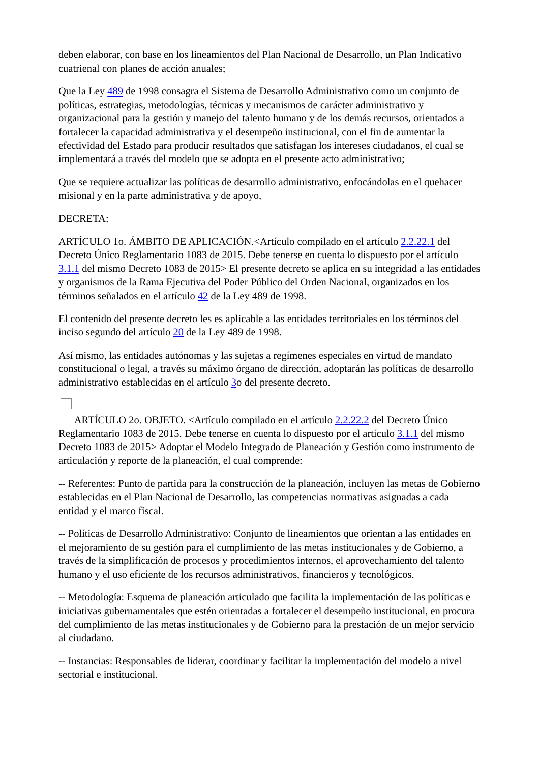deben elaborar, con base en los lineamientos del Plan Nacional de Desarrollo, un Plan Indicativo cuatrienal con planes de acción anuales;
Que la Ley 489 de 1998 consagra el Sistema de Desarrollo Administrativo como un conjunto de políticas, estrategias, metodologías, técnicas y mecanismos de carácter administrativo y organizacional para la gestión y manejo del talento humano y de los demás recursos, orientados a fortalecer la capacidad administrativa y el desempeño institucional, con el fin de aumentar la efectividad del Estado para producir resultados que satisfagan los intereses ciudadanos, el cual se implementará a través del modelo que se adopta en el presente acto administrativo;
Que se requiere actualizar las políticas de desarrollo administrativo, enfocándolas en el quehacer misional y en la parte administrativa y de apoyo,
DECRETA:
ARTÍCULO 1o. ÁMBITO DE APLICACIÓN.<Artículo compilado en el artículo 2.2.22.1 del Decreto Único Reglamentario 1083 de 2015. Debe tenerse en cuenta lo dispuesto por el artículo 3.1.1 del mismo Decreto 1083 de 2015> El presente decreto se aplica en su integridad a las entidades y organismos de la Rama Ejecutiva del Poder Público del Orden Nacional, organizados en los términos señalados en el artículo 42 de la Ley 489 de 1998.
El contenido del presente decreto les es aplicable a las entidades territoriales en los términos del inciso segundo del artículo 20 de la Ley 489 de 1998.
Así mismo, las entidades autónomas y las sujetas a regímenes especiales en virtud de mandato constitucional o legal, a través su máximo órgano de dirección, adoptarán las políticas de desarrollo administrativo establecidas en el artículo 3o del presente decreto.
ARTÍCULO 2o. OBJETO. <Artículo compilado en el artículo 2.2.22.2 del Decreto Único Reglamentario 1083 de 2015. Debe tenerse en cuenta lo dispuesto por el artículo 3.1.1 del mismo Decreto 1083 de 2015> Adoptar el Modelo Integrado de Planeación y Gestión como instrumento de articulación y reporte de la planeación, el cual comprende:
-- Referentes: Punto de partida para la construcción de la planeación, incluyen las metas de Gobierno establecidas en el Plan Nacional de Desarrollo, las competencias normativas asignadas a cada entidad y el marco fiscal.
-- Políticas de Desarrollo Administrativo: Conjunto de lineamientos que orientan a las entidades en el mejoramiento de su gestión para el cumplimiento de las metas institucionales y de Gobierno, a través de la simplificación de procesos y procedimientos internos, el aprovechamiento del talento humano y el uso eficiente de los recursos administrativos, financieros y tecnológicos.
-- Metodología: Esquema de planeación articulado que facilita la implementación de las políticas e iniciativas gubernamentales que estén orientadas a fortalecer el desempeño institucional, en procura del cumplimiento de las metas institucionales y de Gobierno para la prestación de un mejor servicio al ciudadano.
-- Instancias: Responsables de liderar, coordinar y facilitar la implementación del modelo a nivel sectorial e institucional.